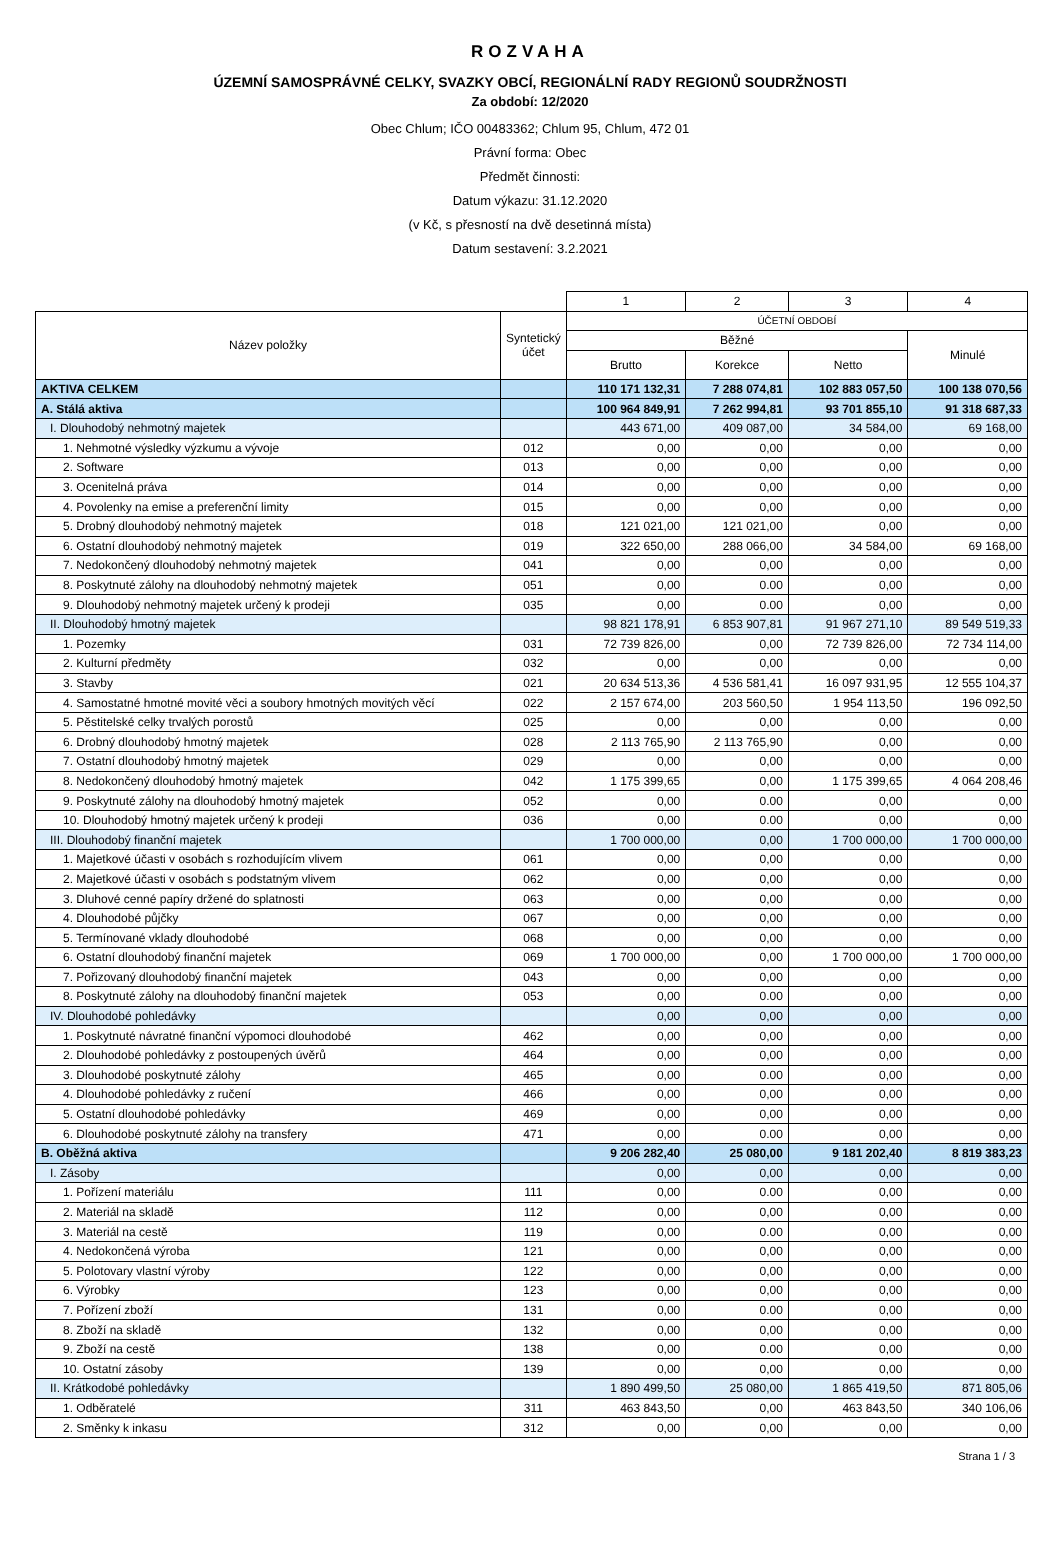ROZVAHA
ÚZEMNÍ SAMOSPRÁVNÉ CELKY, SVAZKY OBCÍ, REGIONÁLNÍ RADY REGIONŮ SOUDRŽNOSTI
Za období: 12/2020
Obec Chlum; IČO 00483362; Chlum 95, Chlum, 472 01
Právní forma: Obec
Předmět činnosti:
Datum výkazu: 31.12.2020
(v Kč, s přesností na dvě desetinná místa)
Datum sestavení: 3.2.2021
| | | 1 | 2 | 3 | 4 |
| Název položky | Syntetický účet | ÚČETNÍ OBDOBÍ | | | |
| | | Běžné | | | Minulé |
| | | Brutto | Korekce | Netto | |
| AKTIVA CELKEM | | 110 171 132,31 | 7 288 074,81 | 102 883 057,50 | 100 138 070,56 |
| A. Stálá aktiva | | 100 964 849,91 | 7 262 994,81 | 93 701 855,10 | 91 318 687,33 |
| I. Dlouhodobý nehmotný majetek | | 443 671,00 | 409 087,00 | 34 584,00 | 69 168,00 |
| 1. Nehmotné výsledky výzkumu a vývoje | 012 | 0,00 | 0,00 | 0,00 | 0,00 |
| 2. Software | 013 | 0,00 | 0,00 | 0,00 | 0,00 |
| 3. Ocenitelná práva | 014 | 0,00 | 0,00 | 0,00 | 0,00 |
| 4. Povolenky na emise a preferenční limity | 015 | 0,00 | 0,00 | 0,00 | 0,00 |
| 5. Drobný dlouhodobý nehmotný majetek | 018 | 121 021,00 | 121 021,00 | 0,00 | 0,00 |
| 6. Ostatní dlouhodobý nehmotný majetek | 019 | 322 650,00 | 288 066,00 | 34 584,00 | 69 168,00 |
| 7. Nedokončený dlouhodobý nehmotný majetek | 041 | 0,00 | 0,00 | 0,00 | 0,00 |
| 8. Poskytnuté zálohy na dlouhodobý nehmotný majetek | 051 | 0,00 | 0.00 | 0,00 | 0,00 |
| 9. Dlouhodobý nehmotný majetek určený k prodeji | 035 | 0,00 | 0.00 | 0,00 | 0,00 |
| II. Dlouhodobý hmotný majetek | | 98 821 178,91 | 6 853 907,81 | 91 967 271,10 | 89 549 519,33 |
| 1. Pozemky | 031 | 72 739 826,00 | 0,00 | 72 739 826,00 | 72 734 114,00 |
| 2. Kulturní předměty | 032 | 0,00 | 0,00 | 0,00 | 0,00 |
| 3. Stavby | 021 | 20 634 513,36 | 4 536 581,41 | 16 097 931,95 | 12 555 104,37 |
| 4. Samostatné hmotné movité věci a soubory hmotných movitých věcí | 022 | 2 157 674,00 | 203 560,50 | 1 954 113,50 | 196 092,50 |
| 5. Pěstitelské celky trvalých porostů | 025 | 0,00 | 0,00 | 0,00 | 0,00 |
| 6. Drobný dlouhodobý hmotný majetek | 028 | 2 113 765,90 | 2 113 765,90 | 0,00 | 0,00 |
| 7. Ostatní dlouhodobý hmotný majetek | 029 | 0,00 | 0,00 | 0,00 | 0,00 |
| 8. Nedokončený dlouhodobý hmotný majetek | 042 | 1 175 399,65 | 0,00 | 1 175 399,65 | 4 064 208,46 |
| 9. Poskytnuté zálohy na dlouhodobý hmotný majetek | 052 | 0,00 | 0.00 | 0,00 | 0,00 |
| 10. Dlouhodobý hmotný majetek určený k prodeji | 036 | 0,00 | 0.00 | 0,00 | 0,00 |
| III. Dlouhodobý finanční majetek | | 1 700 000,00 | 0,00 | 1 700 000,00 | 1 700 000,00 |
| 1. Majetkové účasti v osobách s rozhodujícím vlivem | 061 | 0,00 | 0,00 | 0,00 | 0,00 |
| 2. Majetkové účasti v osobách s podstatným vlivem | 062 | 0,00 | 0,00 | 0,00 | 0,00 |
| 3. Dluhové cenné papíry držené do splatnosti | 063 | 0,00 | 0,00 | 0,00 | 0,00 |
| 4. Dlouhodobé půjčky | 067 | 0,00 | 0,00 | 0,00 | 0,00 |
| 5. Termínované vklady dlouhodobé | 068 | 0,00 | 0,00 | 0,00 | 0,00 |
| 6. Ostatní dlouhodobý finanční majetek | 069 | 1 700 000,00 | 0,00 | 1 700 000,00 | 1 700 000,00 |
| 7. Pořizovaný dlouhodobý finanční majetek | 043 | 0,00 | 0,00 | 0,00 | 0,00 |
| 8. Poskytnuté zálohy na dlouhodobý finanční majetek | 053 | 0,00 | 0.00 | 0,00 | 0,00 |
| IV. Dlouhodobé pohledávky | | 0,00 | 0,00 | 0,00 | 0,00 |
| 1. Poskytnuté návratné finanční výpomoci dlouhodobé | 462 | 0,00 | 0,00 | 0,00 | 0,00 |
| 2. Dlouhodobé pohledávky z postoupených úvěrů | 464 | 0,00 | 0,00 | 0,00 | 0,00 |
| 3. Dlouhodobé poskytnuté zálohy | 465 | 0,00 | 0.00 | 0,00 | 0,00 |
| 4. Dlouhodobé pohledávky z ručení | 466 | 0,00 | 0,00 | 0,00 | 0,00 |
| 5. Ostatní dlouhodobé pohledávky | 469 | 0,00 | 0,00 | 0,00 | 0,00 |
| 6. Dlouhodobé poskytnuté zálohy na transfery | 471 | 0,00 | 0.00 | 0,00 | 0,00 |
| B. Oběžná aktiva | | 9 206 282,40 | 25 080,00 | 9 181 202,40 | 8 819 383,23 |
| I. Zásoby | | 0,00 | 0,00 | 0,00 | 0,00 |
| 1. Pořízení materiálu | 111 | 0,00 | 0.00 | 0,00 | 0,00 |
| 2. Materiál na skladě | 112 | 0,00 | 0,00 | 0,00 | 0,00 |
| 3. Materiál na cestě | 119 | 0,00 | 0.00 | 0,00 | 0,00 |
| 4. Nedokončená výroba | 121 | 0,00 | 0,00 | 0,00 | 0,00 |
| 5. Polotovary vlastní výroby | 122 | 0,00 | 0,00 | 0,00 | 0,00 |
| 6. Výrobky | 123 | 0,00 | 0,00 | 0,00 | 0,00 |
| 7. Pořízení zboží | 131 | 0,00 | 0.00 | 0,00 | 0,00 |
| 8. Zboží na skladě | 132 | 0,00 | 0,00 | 0,00 | 0,00 |
| 9. Zboží na cestě | 138 | 0,00 | 0.00 | 0,00 | 0,00 |
| 10. Ostatní zásoby | 139 | 0,00 | 0,00 | 0,00 | 0,00 |
| II. Krátkodobé pohledávky | | 1 890 499,50 | 25 080,00 | 1 865 419,50 | 871 805,06 |
| 1. Odběratelé | 311 | 463 843,50 | 0,00 | 463 843,50 | 340 106,06 |
| 2. Směnky k inkasu | 312 | 0,00 | 0,00 | 0,00 | 0,00 |
Strana 1 / 3